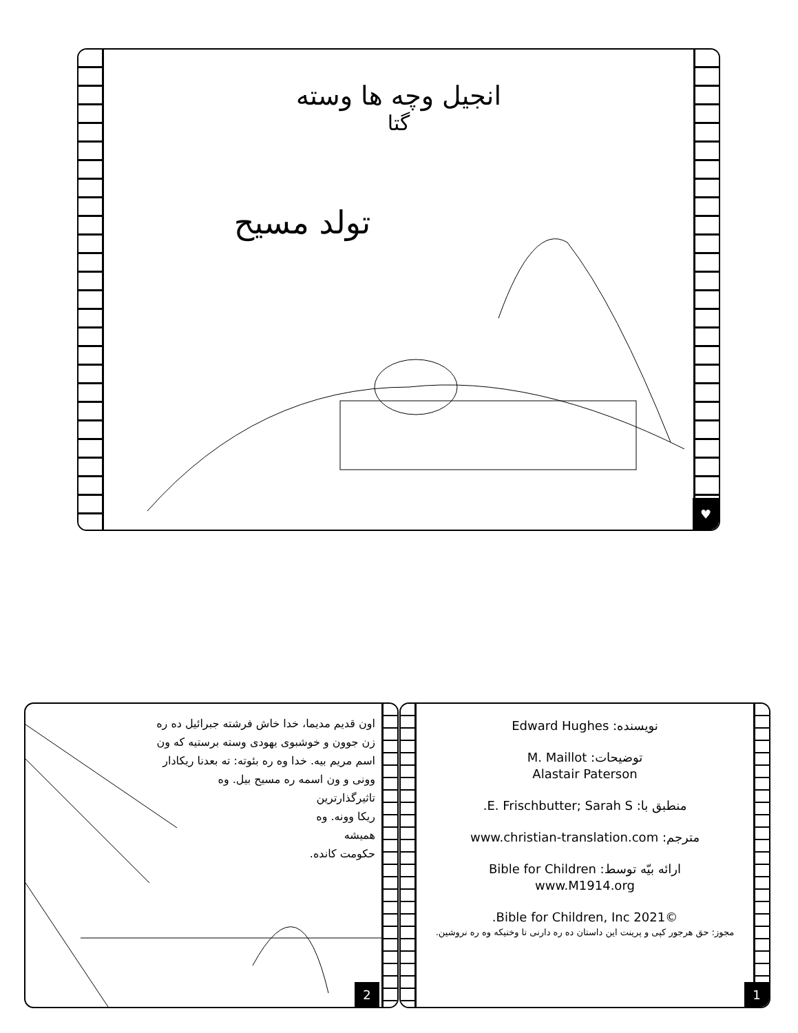انجیل وچه ها وسته
گتا
تولد مسیح
♥
اون قدیم مدیما، خدا خاش فرشته جبرائیل ده ره زن جوون و خوشبوی یهودی وسته برستیه که ون اسم مریم بیه. خدا وه ره بئوته: ته بعدنا ریکادار وونی و ون اسمه ره مسیح بیل. وه
تاثیرگذارترین
ریکا وونه. وه
همیشه
حکومت کانده.
2
نویسنده: Edward Hughes
توضیحات: M. Maillot
Alastair Paterson
منطبق با: E. Frischbutter; Sarah S.
مترجم: www.christian-translation.com
ارائه بیّه توسط: Bible for Children
www.M1914.org
©2021 Bible for Children, Inc.
مجوز: حق هرجور کپی و پرینت این داستان ده ره دارنی تا وختیکه وه ره نروشین.
1